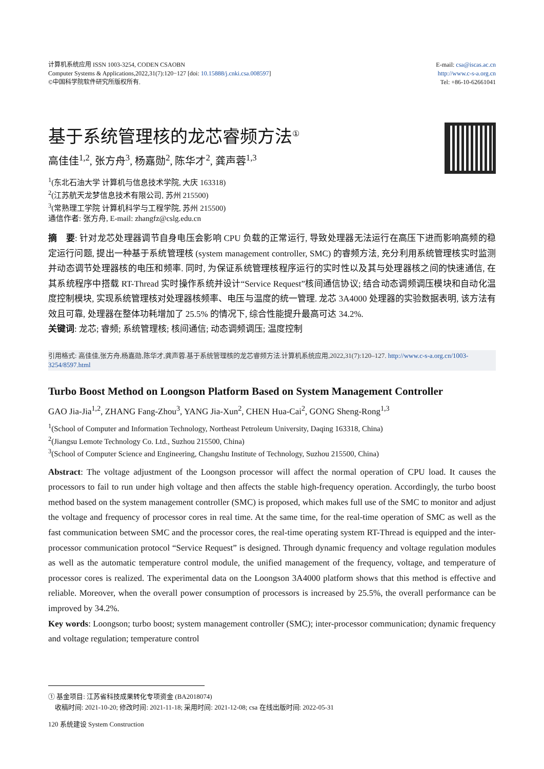计算机系统应用 ISSN 1003-3254, CODEN CSAOBN
Computer Systems & Applications,2022,31(7):120−127 [doi: 10.15888/j.cnki.csa.008597]
©中国科学院软件研究所版权所有.
E-mail: csa@iscas.ac.cn
http://www.c-s-a.org.cn
Tel: +86-10-62661041
基于系统管理核的龙芯睿频方法<sup>①</sup>
高佳佳<sup>1,2</sup>, 张方舟<sup>3</sup>, 杨嘉勋<sup>2</sup>, 陈华才<sup>2</sup>, 龚声蓉<sup>1,3</sup>
<sup>1</sup> (东北石油大学 计算机与信息技术学院, 大庆 163318)
<sup>2</sup> (江苏航天龙梦信息技术有限公司, 苏州 215500)
<sup>3</sup> (常熟理工学院 计算机科学与工程学院, 苏州 215500)
通信作者: 张方舟, E-mail: zhangfz@cslg.edu.cn
摘　要: 针对龙芯处理器调节自身电压会影响 CPU 负载的正常运行, 导致处理器无法运行在高压下进而影响高频的稳定运行问题, 提出一种基于系统管理核 (system management controller, SMC) 的睿频方法, 充分利用系统管理核实时监测并动态调节处理器核的电压和频率. 同时, 为保证系统管理核程序运行的实时性以及其与处理器核之间的快速通信, 在其系统程序中搭载 RT-Thread 实时操作系统并设计“Service Request”核间通信协议; 结合动态调频调压模块和自动化温度控制模块, 实现系统管理核对处理器核频率、电压与温度的统一管理. 龙芯 3A4000 处理器的实验数据表明, 该方法有效且可靠, 处理器在整体功耗增加了 25.5% 的情况下, 综合性能提升最高可达 34.2%.
关键词: 龙芯; 睿频; 系统管理核; 核间通信; 动态调频调压; 温度控制
引用格式: 高佳佳,张方舟,杨嘉勋,陈华才,龚声蓉.基于系统管理核的龙芯睿频方法.计算机系统应用,2022,31(7):120–127. http://www.c-s-a.org.cn/1003-3254/8597.html
Turbo Boost Method on Loongson Platform Based on System Management Controller
GAO Jia-Jia<sup>1,2</sup>, ZHANG Fang-Zhou<sup>3</sup>, YANG Jia-Xun<sup>2</sup>, CHEN Hua-Cai<sup>2</sup>, GONG Sheng-Rong<sup>1,3</sup>
<sup>1</sup> (School of Computer and Information Technology, Northeast Petroleum University, Daqing 163318, China)
<sup>2</sup> (Jiangsu Lemote Technology Co. Ltd., Suzhou 215500, China)
<sup>3</sup> (School of Computer Science and Engineering, Changshu Institute of Technology, Suzhou 215500, China)
Abstract: The voltage adjustment of the Loongson processor will affect the normal operation of CPU load. It causes the processors to fail to run under high voltage and then affects the stable high-frequency operation. Accordingly, the turbo boost method based on the system management controller (SMC) is proposed, which makes full use of the SMC to monitor and adjust the voltage and frequency of processor cores in real time. At the same time, for the real-time operation of SMC as well as the fast communication between SMC and the processor cores, the real-time operating system RT-Thread is equipped and the inter-processor communication protocol “Service Request” is designed. Through dynamic frequency and voltage regulation modules as well as the automatic temperature control module, the unified management of the frequency, voltage, and temperature of processor cores is realized. The experimental data on the Loongson 3A4000 platform shows that this method is effective and reliable. Moreover, when the overall power consumption of processors is increased by 25.5%, the overall performance can be improved by 34.2%.
Key words: Loongson; turbo boost; system management controller (SMC); inter-processor communication; dynamic frequency and voltage regulation; temperature control
① 基金项目: 江苏省科技成果转化专项资金 (BA2018074)
收稿时间: 2021-10-20; 修改时间: 2021-11-18; 采用时间: 2021-12-08; csa 在线出版时间: 2022-05-31
120 系统建设 System Construction